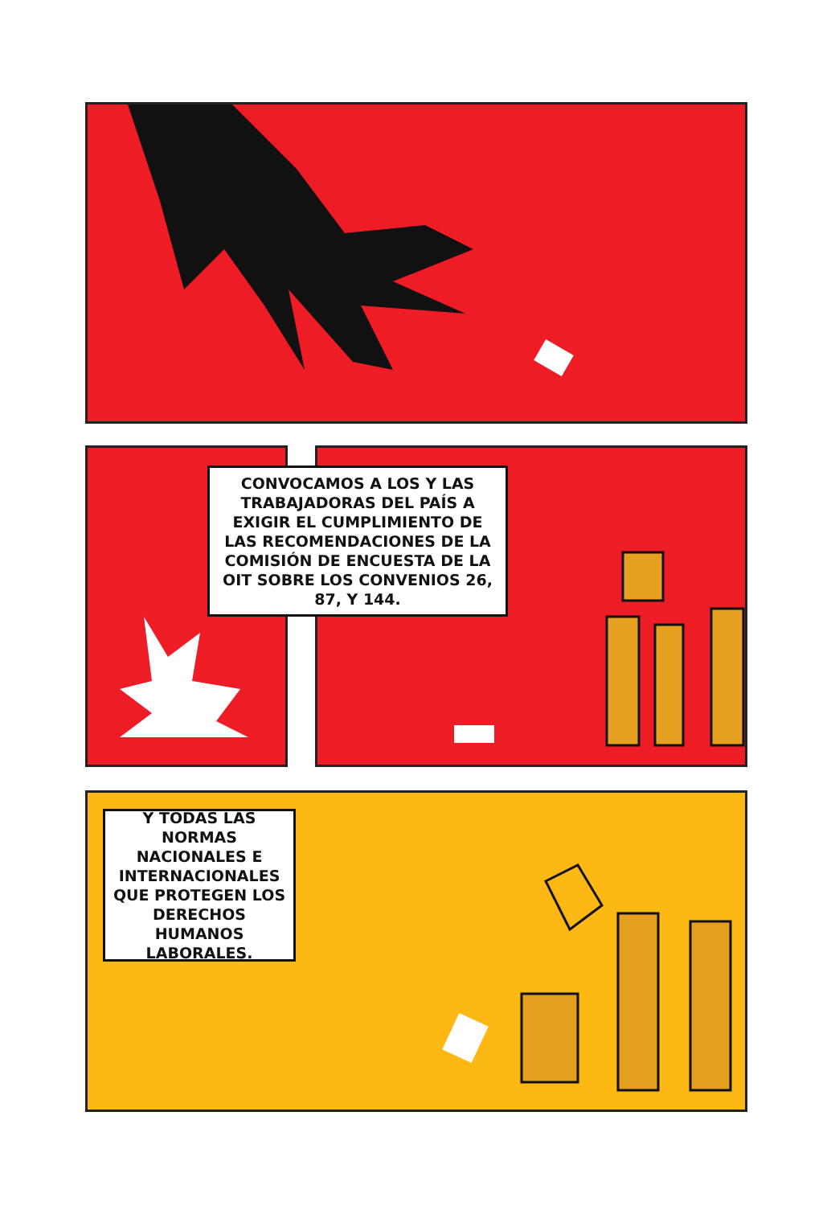CONVOCAMOS A LOS Y LAS TRABAJADORAS DEL PAÍS A EXIGIR EL CUMPLIMIENTO DE LAS RECOMENDACIONES DE LA COMISIÓN DE ENCUESTA DE LA OIT SOBRE LOS CONVENIOS 26, 87, Y 144.
Y TODAS LAS NORMAS NACIONALES E INTERNACIONALES QUE PROTEGEN LOS DERECHOS HUMANOS LABORALES.